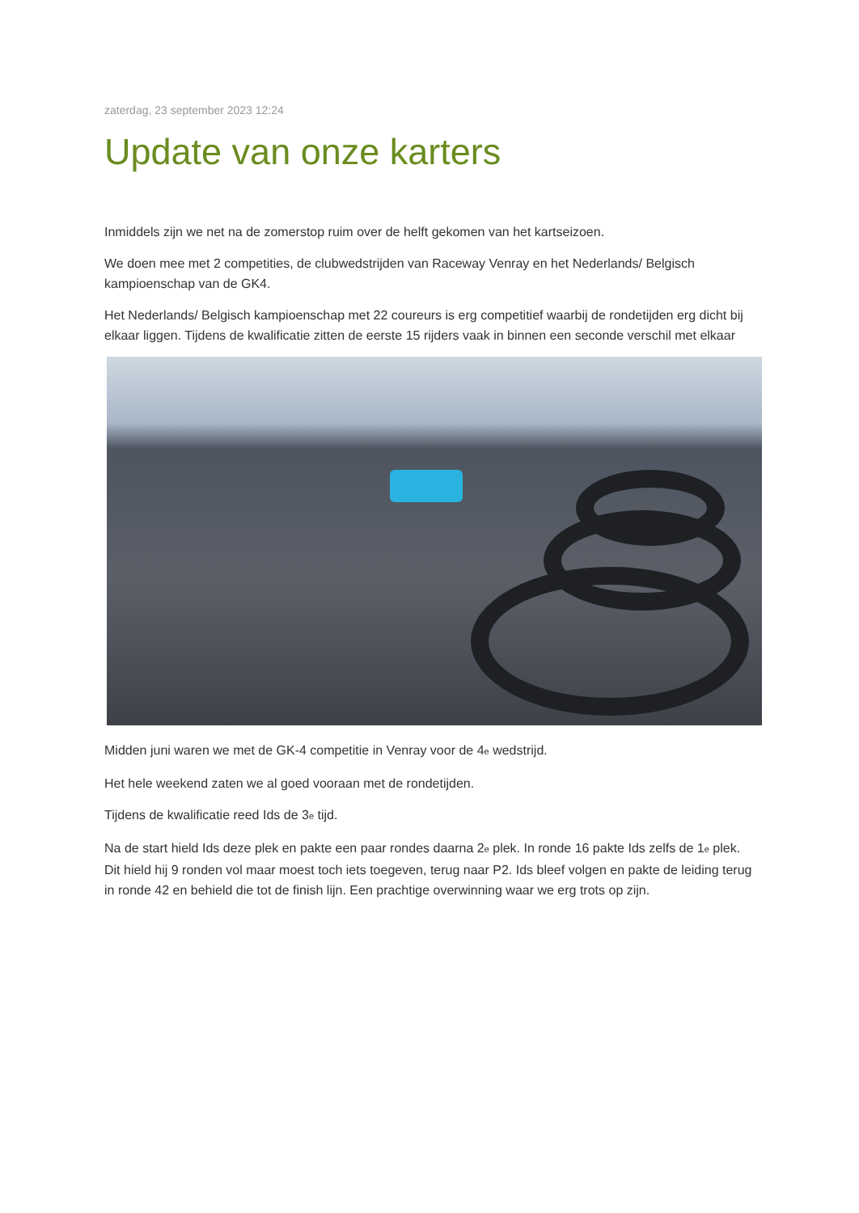zaterdag, 23 september 2023 12:24
Update van onze karters
Inmiddels zijn we net na de zomerstop ruim over de helft gekomen van het kartseizoen.
We doen mee met 2 competities, de clubwedstrijden van Raceway Venray en het Nederlands/ Belgisch kampioenschap van de GK4.
Het Nederlands/ Belgisch kampioenschap met 22 coureurs is erg competitief waarbij de rondetijden erg dicht bij elkaar liggen. Tijdens de kwalificatie zitten de eerste 15 rijders vaak in binnen een seconde verschil met elkaar
Midden juni waren we met de GK-4 competitie in Venray voor de 4<sub>e</sub> wedstrijd.
Het hele weekend zaten we al goed vooraan met de rondetijden.
Tijdens de kwalificatie reed Ids de 3<sub>e</sub> tijd.
Na de start hield Ids deze plek en pakte een paar rondes daarna 2<sub>e</sub> plek. In ronde 16 pakte Ids zelfs de 1<sub>e</sub> plek. Dit hield hij 9 ronden vol maar moest toch iets toegeven, terug naar P2. Ids bleef volgen en pakte de leiding terug in ronde 42 en behield die tot de finish lijn. Een prachtige overwinning waar we erg trots op zijn.